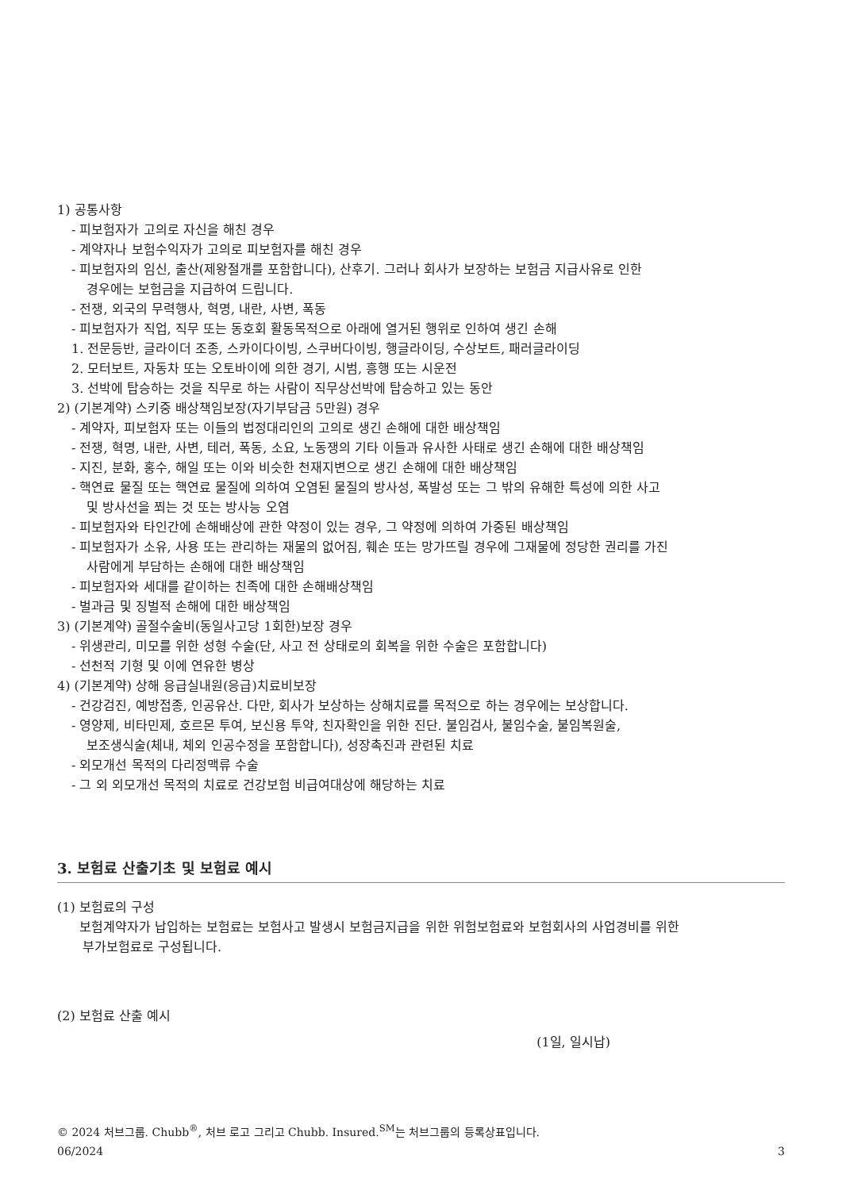1) 공통사항
- 피보험자가 고의로 자신을 해친 경우
- 계약자나 보험수익자가 고의로 피보험자를 해친 경우
- 피보험자의 임신, 출산(제왕절개를 포함합니다), 산후기. 그러나 회사가 보장하는 보험금 지급사유로 인한
경우에는 보험금을 지급하여 드립니다.
- 전쟁, 외국의 무력행사, 혁명, 내란, 사변, 폭동
- 피보험자가 직업, 직무 또는 동호회 활동목적으로 아래에 열거된 행위로 인하여 생긴 손해
1. 전문등반, 글라이더 조종, 스카이다이빙, 스쿠버다이빙, 행글라이딩, 수상보트, 패러글라이딩
2. 모터보트, 자동차 또는 오토바이에 의한 경기, 시범, 흥행 또는 시운전
3. 선박에 탑승하는 것을 직무로 하는 사람이 직무상선박에 탑승하고 있는 동안
2) (기본계약) 스키중 배상책임보장(자기부담금 5만원) 경우
- 계약자, 피보험자 또는 이들의 법정대리인의 고의로 생긴 손해에 대한 배상책임
- 전쟁, 혁명, 내란, 사변, 테러, 폭동, 소요, 노동쟁의 기타 이들과 유사한 사태로 생긴 손해에 대한 배상책임
- 지진, 분화, 홍수, 해일 또는 이와 비슷한 천재지변으로 생긴 손해에 대한 배상책임
- 핵연료 물질 또는 핵연료 물질에 의하여 오염된 물질의 방사성, 폭발성 또는 그 밖의 유해한 특성에 의한 사고
및 방사선을 쬐는 것 또는 방사능 오염
- 피보험자와 타인간에 손해배상에 관한 약정이 있는 경우, 그 약정에 의하여 가중된 배상책임
- 피보험자가 소유, 사용 또는 관리하는 재물의 없어짐, 훼손 또는 망가뜨릴 경우에 그재물에 정당한 권리를 가진
사람에게 부담하는 손해에 대한 배상책임
- 피보험자와 세대를 같이하는 친족에 대한 손해배상책임
- 벌과금 및 징벌적 손해에 대한 배상책임
3) (기본계약) 골절수술비(동일사고당 1회한)보장 경우
- 위생관리, 미모를 위한 성형 수술(단, 사고 전 상태로의 회복을 위한 수술은 포함합니다)
- 선천적 기형 및 이에 연유한 병상
4) (기본계약) 상해 응급실내원(응급)치료비보장
- 건강검진, 예방접종, 인공유산. 다만, 회사가 보상하는 상해치료를 목적으로 하는 경우에는 보상합니다.
- 영양제, 비타민제, 호르몬 투여, 보신용 투약, 친자확인을 위한 진단. 불임검사, 불임수술, 불임복원술,
보조생식술(체내, 체외 인공수정을 포함합니다), 성장촉진과 관련된 치료
- 외모개선 목적의 다리정맥류 수술
- 그 외 외모개선 목적의 치료로 건강보험 비급여대상에 해당하는 치료
3. 보험료 산출기초 및 보험료 예시
(1) 보험료의 구성
보험계약자가 납입하는 보험료는 보험사고 발생시 보험금지급을 위한 위험보험료와 보험회사의 사업경비를 위한
부가보험료로 구성됩니다.
(2) 보험료 산출 예시
(1일, 일시납)
© 2024 처브그룹. Chubb<sup>®</sup>, 처브 로고 그리고 Chubb. Insured.<sup>SM</sup>는 처브그룹의 등록상표입니다.
06/2024 3